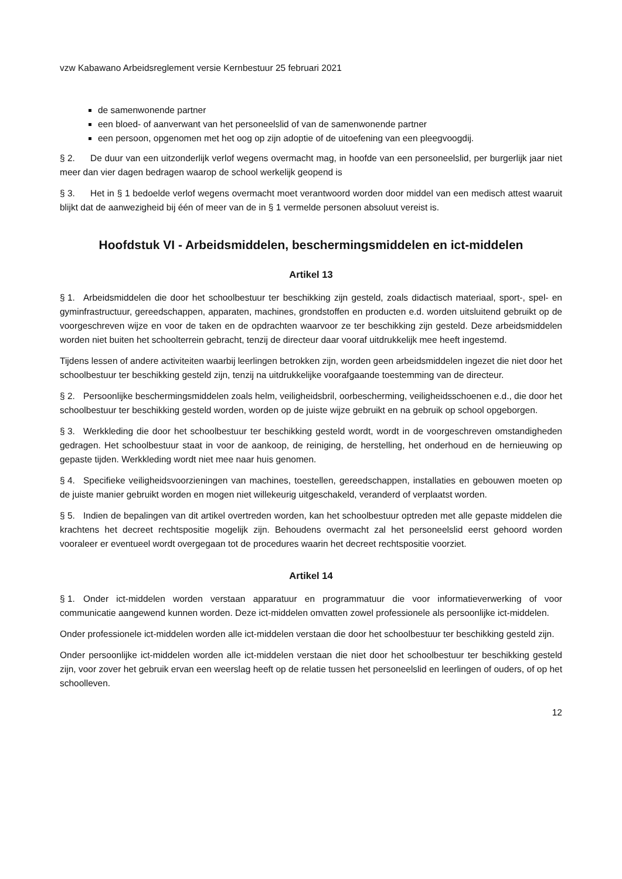vzw Kabawano Arbeidsreglement versie Kernbestuur 25 februari 2021
de samenwonende partner
een bloed- of aanverwant van het personeelslid of van de samenwonende partner
een persoon, opgenomen met het oog op zijn adoptie of de uitoefening van een pleegvoogdij.
§ 2. De duur van een uitzonderlijk verlof wegens overmacht mag, in hoofde van een personeelslid, per burgerlijk jaar niet meer dan vier dagen bedragen waarop de school werkelijk geopend is
§ 3. Het in § 1 bedoelde verlof wegens overmacht moet verantwoord worden door middel van een medisch attest waaruit blijkt dat de aanwezigheid bij één of meer van de in § 1 vermelde personen absoluut vereist is.
Hoofdstuk VI - Arbeidsmiddelen, beschermingsmiddelen en ict-middelen
Artikel 13
§ 1. Arbeidsmiddelen die door het schoolbestuur ter beschikking zijn gesteld, zoals didactisch materiaal, sport-, spel- en gyminfrastructuur, gereedschappen, apparaten, machines, grondstoffen en producten e.d. worden uitsluitend gebruikt op de voorgeschreven wijze en voor de taken en de opdrachten waarvoor ze ter beschikking zijn gesteld. Deze arbeidsmiddelen worden niet buiten het schoolterrein gebracht, tenzij de directeur daar vooraf uitdrukkelijk mee heeft ingestemd.
Tijdens lessen of andere activiteiten waarbij leerlingen betrokken zijn, worden geen arbeidsmiddelen ingezet die niet door het schoolbestuur ter beschikking gesteld zijn, tenzij na uitdrukkelijke voorafgaande toestemming van de directeur.
§ 2. Persoonlijke beschermingsmiddelen zoals helm, veiligheidsbril, oorbescherming, veiligheidsschoenen e.d., die door het schoolbestuur ter beschikking gesteld worden, worden op de juiste wijze gebruikt en na gebruik op school opgeborgen.
§ 3. Werkkleding die door het schoolbestuur ter beschikking gesteld wordt, wordt in de voorgeschreven omstandigheden gedragen. Het schoolbestuur staat in voor de aankoop, de reiniging, de herstelling, het onderhoud en de hernieuwing op gepaste tijden. Werkkleding wordt niet mee naar huis genomen.
§ 4. Specifieke veiligheidsvoorzieningen van machines, toestellen, gereedschappen, installaties en gebouwen moeten op de juiste manier gebruikt worden en mogen niet willekeurig uitgeschakeld, veranderd of verplaatst worden.
§ 5. Indien de bepalingen van dit artikel overtreden worden, kan het schoolbestuur optreden met alle gepaste middelen die krachtens het decreet rechtspositie mogelijk zijn. Behoudens overmacht zal het personeelslid eerst gehoord worden vooraleer er eventueel wordt overgegaan tot de procedures waarin het decreet rechtspositie voorziet.
Artikel 14
§ 1. Onder ict-middelen worden verstaan apparatuur en programmatuur die voor informatieverwerking of voor communicatie aangewend kunnen worden. Deze ict-middelen omvatten zowel professionele als persoonlijke ict-middelen.
Onder professionele ict-middelen worden alle ict-middelen verstaan die door het schoolbestuur ter beschikking gesteld zijn.
Onder persoonlijke ict-middelen worden alle ict-middelen verstaan die niet door het schoolbestuur ter beschikking gesteld zijn, voor zover het gebruik ervan een weerslag heeft op de relatie tussen het personeelslid en leerlingen of ouders, of op het schoolleven.
12